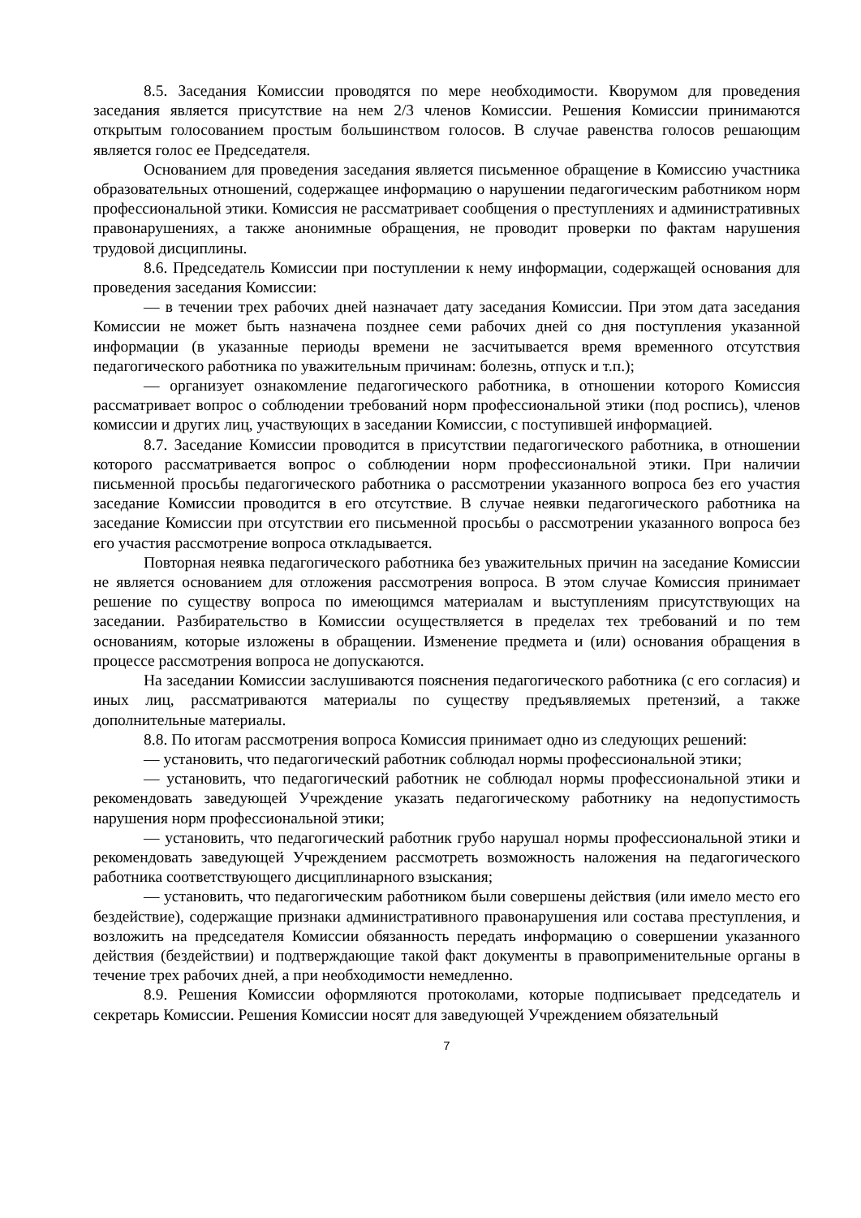8.5. Заседания Комиссии проводятся по мере необходимости. Кворумом для проведения заседания является присутствие на нем 2/3 членов Комиссии. Решения Комиссии принимаются открытым голосованием простым большинством голосов. В случае равенства голосов решающим является голос ее Председателя.
Основанием для проведения заседания является письменное обращение в Комиссию участника образовательных отношений, содержащее информацию о нарушении педагогическим работником норм профессиональной этики. Комиссия не рассматривает сообщения о преступлениях и административных правонарушениях, а также анонимные обращения, не проводит проверки по фактам нарушения трудовой дисциплины.
8.6. Председатель Комиссии при поступлении к нему информации, содержащей основания для проведения заседания Комиссии:
— в течении трех рабочих дней назначает дату заседания Комиссии. При этом дата заседания Комиссии не может быть назначена позднее семи рабочих дней со дня поступления указанной информации (в указанные периоды времени не засчитывается время временного отсутствия педагогического работника по уважительным причинам: болезнь, отпуск и т.п.);
— организует ознакомление педагогического работника, в отношении которого Комиссия рассматривает вопрос о соблюдении требований норм профессиональной этики (под роспись), членов комиссии и других лиц, участвующих в заседании Комиссии, с поступившей информацией.
8.7. Заседание Комиссии проводится в присутствии педагогического работника, в отношении которого рассматривается вопрос о соблюдении норм профессиональной этики. При наличии письменной просьбы педагогического работника о рассмотрении указанного вопроса без его участия заседание Комиссии проводится в его отсутствие. В случае неявки педагогического работника на заседание Комиссии при отсутствии его письменной просьбы о рассмотрении указанного вопроса без его участия рассмотрение вопроса откладывается.
Повторная неявка педагогического работника без уважительных причин на заседание Комиссии не является основанием для отложения рассмотрения вопроса. В этом случае Комиссия принимает решение по существу вопроса по имеющимся материалам и выступлениям присутствующих на заседании. Разбирательство в Комиссии осуществляется в пределах тех требований и по тем основаниям, которые изложены в обращении. Изменение предмета и (или) основания обращения в процессе рассмотрения вопроса не допускаются.
На заседании Комиссии заслушиваются пояснения педагогического работника (с его согласия) и иных лиц, рассматриваются материалы по существу предъявляемых претензий, а также дополнительные материалы.
8.8. По итогам рассмотрения вопроса Комиссия принимает одно из следующих решений:
— установить, что педагогический работник соблюдал нормы профессиональной этики;
— установить, что педагогический работник не соблюдал нормы профессиональной этики и рекомендовать заведующей Учреждение указать педагогическому работнику на недопустимость нарушения норм профессиональной этики;
— установить, что педагогический работник грубо нарушал нормы профессиональной этики и рекомендовать заведующей Учреждением рассмотреть возможность наложения на педагогического работника соответствующего дисциплинарного взыскания;
— установить, что педагогическим работником были совершены действия (или имело место его бездействие), содержащие признаки административного правонарушения или состава преступления, и возложить на председателя Комиссии обязанность передать информацию о совершении указанного действия (бездействии) и подтверждающие такой факт документы в правоприменительные органы в течение трех рабочих дней, а при необходимости немедленно.
8.9. Решения Комиссии оформляются протоколами, которые подписывает председатель и секретарь Комиссии. Решения Комиссии носят для заведующей Учреждением обязательный
7